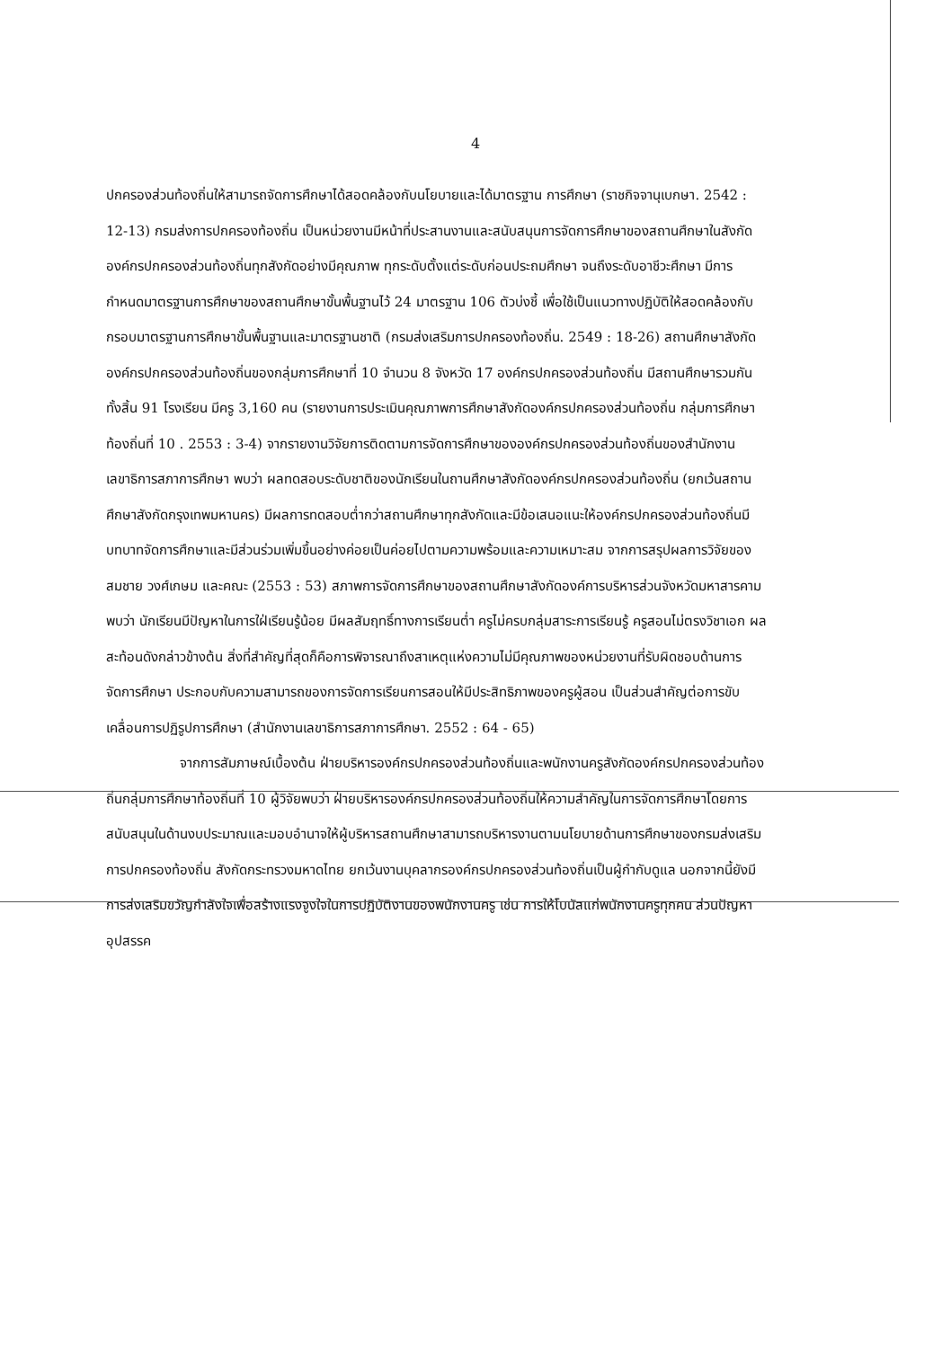4
ปกครองส่วนท้องถิ่นให้สามารถจัดการศึกษาได้สอดคล้องกับนโยบายและได้มาตรฐาน การศึกษา (ราชกิจจานุเบกษา. 2542 : 12-13) กรมส่งการปกครองท้องถิ่น เป็นหน่วยงานมีหน้าที่ประสานงานและสนับสนุนการจัดการศึกษาของสถานศึกษาในสังกัดองค์กรปกครองส่วนท้องถิ่นทุกสังกัดอย่างมีคุณภาพ ทุกระดับตั้งแต่ระดับก่อนประถมศึกษา จนถึงระดับอาชีวะศึกษา มีการกำหนดมาตรฐานการศึกษาของสถานศึกษาขั้นพื้นฐานไว้ 24 มาตรฐาน 106 ตัวบ่งชี้ เพื่อใช้เป็นแนวทางปฏิบัติให้สอดคล้องกับกรอบมาตรฐานการศึกษาขั้นพื้นฐานและมาตรฐานชาติ (กรมส่งเสริมการปกครองท้องถิ่น. 2549 : 18-26) สถานศึกษาสังกัดองค์กรปกครองส่วนท้องถิ่นของกลุ่มการศึกษาที่ 10 จำนวน 8 จังหวัด 17 องค์กรปกครองส่วนท้องถิ่น มีสถานศึกษารวมกันทั้งสิ้น 91 โรงเรียน มีครู 3,160 คน (รายงานการประเมินคุณภาพการศึกษาสังกัดองค์กรปกครองส่วนท้องถิ่น กลุ่มการศึกษาท้องถิ่นที่ 10 . 2553 : 3-4) จากรายงานวิจัยการติดตามการจัดการศึกษาขององค์กรปกครองส่วนท้องถิ่นของสำนักงานเลขาธิการสภาการศึกษา พบว่า ผลทดสอบระดับชาติของนักเรียนในถานศึกษาสังกัดองค์กรปกครองส่วนท้องถิ่น (ยกเว้นสถานศึกษาสังกัดกรุงเทพมหานคร) มีผลการทดสอบต่ำกว่าสถานศึกษาทุกสังกัดและมีข้อเสนอแนะให้องค์กรปกครองส่วนท้องถิ่นมีบทบาทจัดการศึกษาและมีส่วนร่วมเพิ่มขึ้นอย่างค่อยเป็นค่อยไปตามความพร้อมและความเหมาะสม จากการสรุปผลการวิจัยของ สมชาย วงศ์เกษม และคณะ (2553 : 53) สภาพการจัดการศึกษาของสถานศึกษาสังกัดองค์การบริหารส่วนจังหวัดมหาสารคาม พบว่า นักเรียนมีปัญหาในการใฝ่เรียนรู้น้อย มีผลสัมฤทธิ์ทางการเรียนต่ำ ครูไม่ครบกลุ่มสาระการเรียนรู้ ครูสอนไม่ตรงวิชาเอก ผลสะท้อนดังกล่าวข้างต้น สิ่งที่สำคัญที่สุดก็คือการพิจารณาถึงสาเหตุแห่งความไม่มีคุณภาพของหน่วยงานที่รับผิดชอบด้านการจัดการศึกษา ประกอบกับความสามารถของการจัดการเรียนการสอนให้มีประสิทธิภาพของครูผู้สอน เป็นส่วนสำคัญต่อการขับเคลื่อนการปฏิรูปการศึกษา (สำนักงานเลขาธิการสภาการศึกษา. 2552 : 64 - 65)
จากการสัมภาษณ์เบื้องต้น ฝ่ายบริหารองค์กรปกครองส่วนท้องถิ่นและพนักงานครูสังกัดองค์กรปกครองส่วนท้องถิ่นกลุ่มการศึกษาท้องถิ่นที่ 10 ผู้วิจัยพบว่า ฝ่ายบริหารองค์กรปกครองส่วนท้องถิ่นให้ความสำคัญในการจัดการศึกษาโดยการสนับสนุนในด้านงบประมาณและมอบอำนาจให้ผู้บริหารสถานศึกษาสามารถบริหารงานตามนโยบายด้านการศึกษาของกรมส่งเสริมการปกครองท้องถิ่น สังกัดกระทรวงมหาดไทย ยกเว้นงานบุคลากรองค์กรปกครองส่วนท้องถิ่นเป็นผู้กำกับดูแล นอกจากนี้ยังมีการส่งเสริมขวัญกำลังใจเพื่อสร้างแรงจูงใจในการปฏิบัติงานของพนักงานครู เช่น การให้โบนัสแก่พนักงานครูทุกคน ส่วนปัญหาอุปสรรค